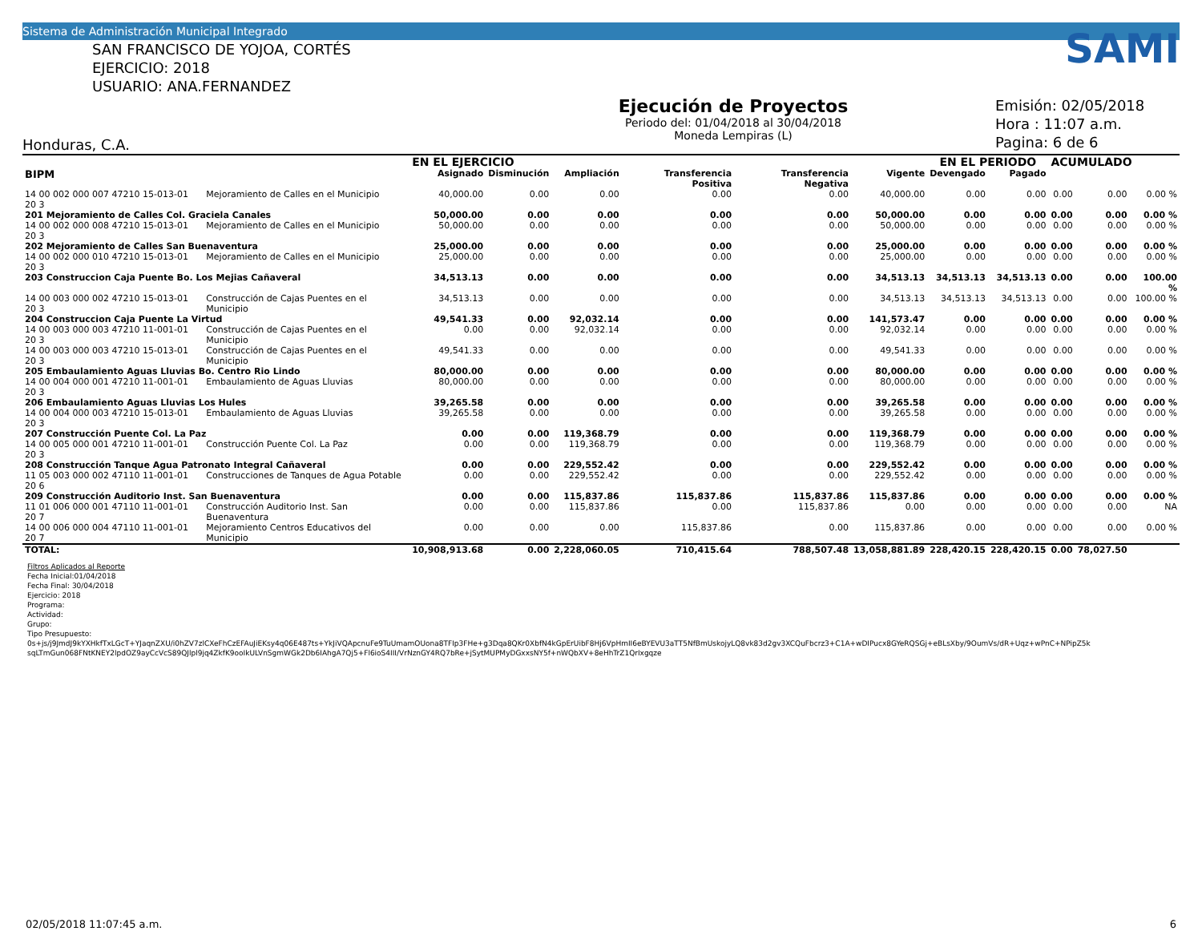Sistema de Administración Municipal Integrado
SAN FRANCISCO DE YOJOA, CORTÉS
EJERCICIO: 2018
USUARIO: ANA.FERNANDEZ
Honduras, C.A.
Ejecución de Proyectos
Periodo del: 01/04/2018 al 30/04/2018
Moneda Lempiras (L)
SAMI
Emisión: 02/05/2018
Hora : 11:07 a.m.
Pagina: 6 de 6
| | | EN EL EJERCICIO | | | | | | EN EL PERIODO | | ACUMULADO | | |
| --- | --- | --- | --- | --- | --- | --- | --- | --- | --- | --- | --- | --- |
| BIPM | | Asignado | Disminución | Ampliación | Transferencia Positiva | Transferencia Negativa | Vigente | Devengado | Pagado | | | |
| 14 00 002 000 007 47210 15-013-01 20 3 | Mejoramiento de Calles en el Municipio | 40,000.00 | 0.00 | 0.00 | 0.00 | 0.00 | 40,000.00 | 0.00 | 0.00 | 0.00 | 0.00 | 0.00 % |
| 201 Mejoramiento de Calles Col. Graciela Canales | | 50,000.00 | 0.00 | 0.00 | 0.00 | 0.00 | 50,000.00 | 0.00 | 0.00 | 0.00 | 0.00 | 0.00 % |
| 14 00 002 000 008 47210 15-013-01 20 3 | Mejoramiento de Calles en el Municipio | 50,000.00 | 0.00 | 0.00 | 0.00 | 0.00 | 50,000.00 | 0.00 | 0.00 | 0.00 | 0.00 | 0.00 % |
| 202 Mejoramiento de Calles San Buenaventura | | 25,000.00 | 0.00 | 0.00 | 0.00 | 0.00 | 25,000.00 | 0.00 | 0.00 | 0.00 | 0.00 | 0.00 % |
| 14 00 002 000 010 47210 15-013-01 20 3 | Mejoramiento de Calles en el Municipio | 25,000.00 | 0.00 | 0.00 | 0.00 | 0.00 | 25,000.00 | 0.00 | 0.00 | 0.00 | 0.00 | 0.00 % |
| 203 Construccion Caja Puente Bo. Los Mejias Cañaveral | | 34,513.13 | 0.00 | 0.00 | 0.00 | 0.00 | 34,513.13 | 34,513.13 | 34,513.13 | 0.00 | 0.00 | 100.00 % |
| 14 00 003 000 002 47210 15-013-01 20 3 | Construcción de Cajas Puentes en el Municipio | 34,513.13 | 0.00 | 0.00 | 0.00 | 0.00 | 34,513.13 | 34,513.13 | 34,513.13 | 0.00 | 0.00 | 100.00 % |
| 204 Construccion Caja Puente La Virtud | | 49,541.33 | 0.00 | 92,032.14 | 0.00 | 0.00 | 141,573.47 | 0.00 | 0.00 | 0.00 | 0.00 | 0.00 % |
| 14 00 003 000 003 47210 11-001-01 20 3 | Construcción de Cajas Puentes en el Municipio | 0.00 | 0.00 | 92,032.14 | 0.00 | 0.00 | 92,032.14 | 0.00 | 0.00 | 0.00 | 0.00 | 0.00 % |
| 14 00 003 000 003 47210 15-013-01 20 3 | Construcción de Cajas Puentes en el Municipio | 49,541.33 | 0.00 | 0.00 | 0.00 | 0.00 | 49,541.33 | 0.00 | 0.00 | 0.00 | 0.00 | 0.00 % |
| 205 Embaulamiento Aguas Lluvias Bo. Centro Rio Lindo | | 80,000.00 | 0.00 | 0.00 | 0.00 | 0.00 | 80,000.00 | 0.00 | 0.00 | 0.00 | 0.00 | 0.00 % |
| 14 00 004 000 001 47210 11-001-01 20 3 | Embaulamiento de Aguas Lluvias | 80,000.00 | 0.00 | 0.00 | 0.00 | 0.00 | 80,000.00 | 0.00 | 0.00 | 0.00 | 0.00 | 0.00 % |
| 206 Embaulamiento Aguas Lluvias Los Hules | | 39,265.58 | 0.00 | 0.00 | 0.00 | 0.00 | 39,265.58 | 0.00 | 0.00 | 0.00 | 0.00 | 0.00 % |
| 14 00 004 000 003 47210 15-013-01 20 3 | Embaulamiento de Aguas Lluvias | 39,265.58 | 0.00 | 0.00 | 0.00 | 0.00 | 39,265.58 | 0.00 | 0.00 | 0.00 | 0.00 | 0.00 % |
| 207 Construcción Puente Col. La Paz | | 0.00 | 0.00 | 119,368.79 | 0.00 | 0.00 | 119,368.79 | 0.00 | 0.00 | 0.00 | 0.00 | 0.00 % |
| 14 00 005 000 001 47210 11-001-01 20 3 | Construcción Puente Col. La Paz | 0.00 | 0.00 | 119,368.79 | 0.00 | 0.00 | 119,368.79 | 0.00 | 0.00 | 0.00 | 0.00 | 0.00 % |
| 208 Construcción Tanque Agua Patronato Integral Cañaveral | | 0.00 | 0.00 | 229,552.42 | 0.00 | 0.00 | 229,552.42 | 0.00 | 0.00 | 0.00 | 0.00 | 0.00 % |
| 11 05 003 000 002 47110 11-001-01 20 6 | Construcciones de Tanques de Agua Potable | 0.00 | 0.00 | 229,552.42 | 0.00 | 0.00 | 229,552.42 | 0.00 | 0.00 | 0.00 | 0.00 | 0.00 % |
| 209 Construcción Auditorio Inst. San Buenaventura | | 0.00 | 0.00 | 115,837.86 | 115,837.86 | 115,837.86 | 115,837.86 | 0.00 | 0.00 | 0.00 | 0.00 | 0.00 % |
| 11 01 006 000 001 47110 11-001-01 20 7 | Construcción Auditorio Inst. San Buenaventura | 0.00 | 0.00 | 115,837.86 | 0.00 | 115,837.86 | 0.00 | 0.00 | 0.00 | 0.00 | 0.00 | NA |
| 14 00 006 000 004 47110 11-001-01 20 7 | Mejoramiento Centros Educativos del Municipio | 0.00 | 0.00 | 0.00 | 115,837.86 | 0.00 | 115,837.86 | 0.00 | 0.00 | 0.00 | 0.00 | 0.00 % |
| TOTAL: | | 10,908,913.68 | 0.00 | 2,228,060.05 | 710,415.64 | 788,507.48 | 13,058,881.89 | 228,420.15 | 228,420.15 | 0.00 | 78,027.50 | |
Filtros Aplicados al Reporte
Fecha Inicial:01/04/2018
Fecha Final: 30/04/2018
Ejercicio: 2018
Programa:
Actividad:
Grupo:
Tipo Presupuesto:
0s+js/j9JmdJ9kYXHkfTxLGcT+YJaqnZXU/i0hZV7zlCXeFhCzEFAuJiEKsy4q06E487ts+YkJiVQApcnuFe9TuUmamOUona8TFIp3FHe+g3Dqa8QKr0XbfN4kGpErUibF8Hj6VpHmII6eBYEVU3aTT5NfBmUskojyLQ8vk83d2gv3XCQuFbcrz3+C1A+wDIPucx8GYeRQSGj+eBLsXby/9OumVs/dR+Uqz+wPnC+NPipZ5k
sqLTmGun068FNtKNEY2lpdOZ9ayCcVcS89QJlpl9jq4ZkfK9ooIkULVnSgmWGk2Db6IAhgA7Qj5+Fl6ioS4III/VrNznGY4RQ7bRe+jSytMUPMyDGxxsNY5f+nWQbXV+8eHhTrZ1QrIxgqze
02/05/2018 11:07:45 a.m. 6